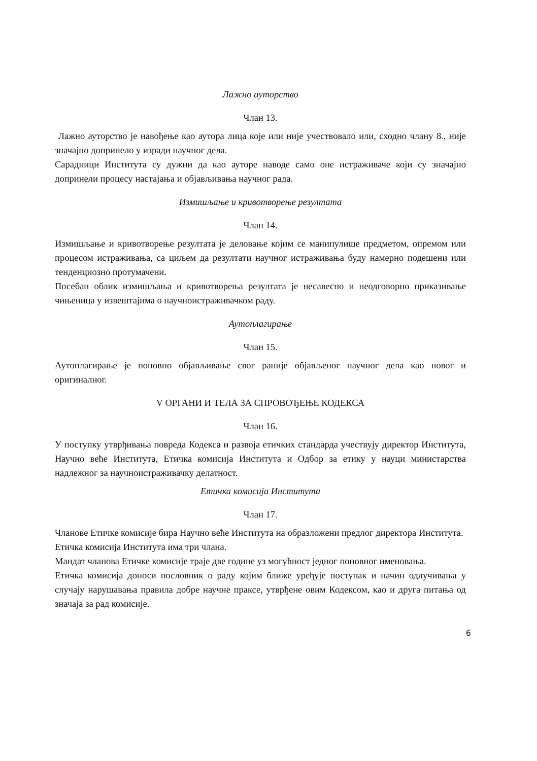Лажно ауторство
Члан 13.
Лажно ауторство је навођење као аутора лица које или није учествовало или, сходно члану 8., није значајно допринело у изради научног дела.
Сарадници Института су дужни да као ауторе наводе само оне истраживаче који су значајно допринели процесу настајања и објављивања научног рада.
Измишљање и кривотворење резултата
Члан 14.
Измишљање и кривотворење резултата је деловање којим се манипулише предметом, опремом или процесом истраживања, са циљем да резултати научног истраживања буду намерно подешени или тенденциозно протумачени.
Посебан облик измишљања и кривотворења резултата је несавесно и неодговорно приказивање чињеница у извештајима о научноистраживачком раду.
Аутоплагирање
Члан 15.
Аутоплагирање је поновно објављивање свог раније објављеног научног дела као новог и оригиналног.
V ОРГАНИ И ТЕЛА ЗА СПРОВОЂЕЊЕ КОДЕКСА
Члан 16.
У поступку утврђивања повреда Кодекса и развоја етичких стандарда учествују директор Института, Научно веће Института, Етичка комисија Института и Одбор за етику у науци министарства надлежног за научноистраживачку делатност.
Етичка комисија Института
Члан 17.
Чланове Етичке комисије бира Научно веће Института на образложени предлог директора Института.
Етичка комисија Института има три члана.
Мандат чланова Етичке комисије траје две године уз могућност једног поновног именовања.
Етичка комисија доноси пословник о раду којим ближе уређује поступак и начин одлучивања у случају нарушавања правила добре научне праксе, утврђене овим Кодексом, као и друга питања од значаја за рад комисије.
6